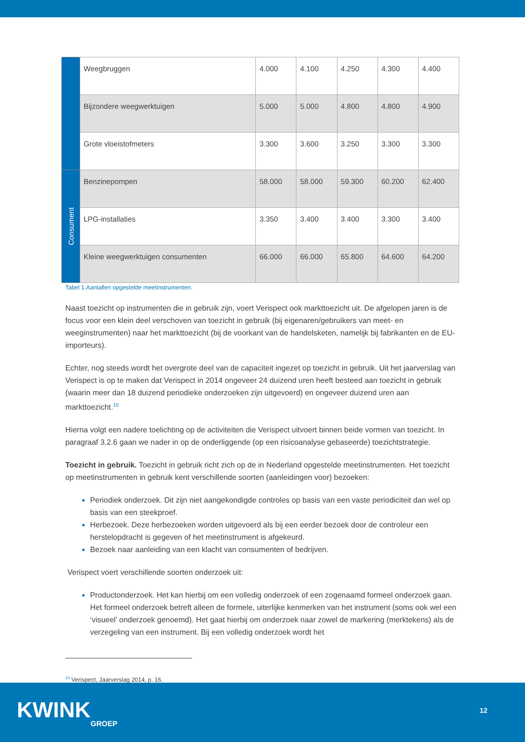| | Weegbruggen | 4.000 | 4.100 | 4.250 | 4.300 | 4.400 |
| | Bijzondere weegwerktuigen | 5.000 | 5.000 | 4.800 | 4.800 | 4.900 |
| | Grote vloeistofmeters | 3.300 | 3.600 | 3.250 | 3.300 | 3.300 |
| Consument | Benzinepompen | 58.000 | 58.000 | 59.300 | 60.200 | 62.400 |
| | LPG-installaties | 3.350 | 3.400 | 3.400 | 3.300 | 3.400 |
| | Kleine weegwerktuigen consumenten | 66.000 | 66.000 | 65.800 | 64.600 | 64.200 |
Tabel 1.Aantallen opgestelde meetinstrumenten.
Naast toezicht op instrumenten die in gebruik zijn, voert Verispect ook markttoezicht uit. De afgelopen jaren is de focus voor een klein deel verschoven van toezicht in gebruik (bij eigenaren/gebruikers van meet- en weeginstrumenten) naar het markttoezicht (bij de voorkant van de handelsketen, namelijk bij fabrikanten en de EU-importeurs).
Echter, nog steeds wordt het overgrote deel van de capaciteit ingezet op toezicht in gebruik. Uit het jaarverslag van Verispect is op te maken dat Verispect in 2014 ongeveer 24 duizend uren heeft besteed aan toezicht in gebruik (waarin meer dan 18 duizend periodieke onderzoeken zijn uitgevoerd) en ongeveer duizend uren aan markttoezicht.<sup>10</sup>
Hierna volgt een nadere toelichting op de activiteiten die Verispect uitvoert binnen beide vormen van toezicht. In paragraaf 3.2.6 gaan we nader in op de onderliggende (op een risicoanalyse gebaseerde) toezichtstrategie.
Toezicht in gebruik. Toezicht in gebruik richt zich op de in Nederland opgestelde meetinstrumenten. Het toezicht op meetinstrumenten in gebruik kent verschillende soorten (aanleidingen voor) bezoeken:
Periodiek onderzoek. Dit zijn niet aangekondigde controles op basis van een vaste periodiciteit dan wel op basis van een steekproef.
Herbezoek. Deze herbezoeken worden uitgevoerd als bij een eerder bezoek door de controleur een herstelopdracht is gegeven of het meetinstrument is afgekeurd.
Bezoek naar aanleiding van een klacht van consumenten of bedrijven.
Verispect voert verschillende soorten onderzoek uit:
Productonderzoek. Het kan hierbij om een volledig onderzoek of een zogenaamd formeel onderzoek gaan. Het formeel onderzoek betreft alleen de formele, uiterlijke kenmerken van het instrument (soms ook wel een ‘visueel’ onderzoek genoemd). Het gaat hierbij om onderzoek naar zowel de markering (merktekens) als de verzegeling van een instrument. Bij een volledig onderzoek wordt het
<sup>10</sup> Verispect, Jaarverslag 2014, p. 16.
KWINKGROEP 12